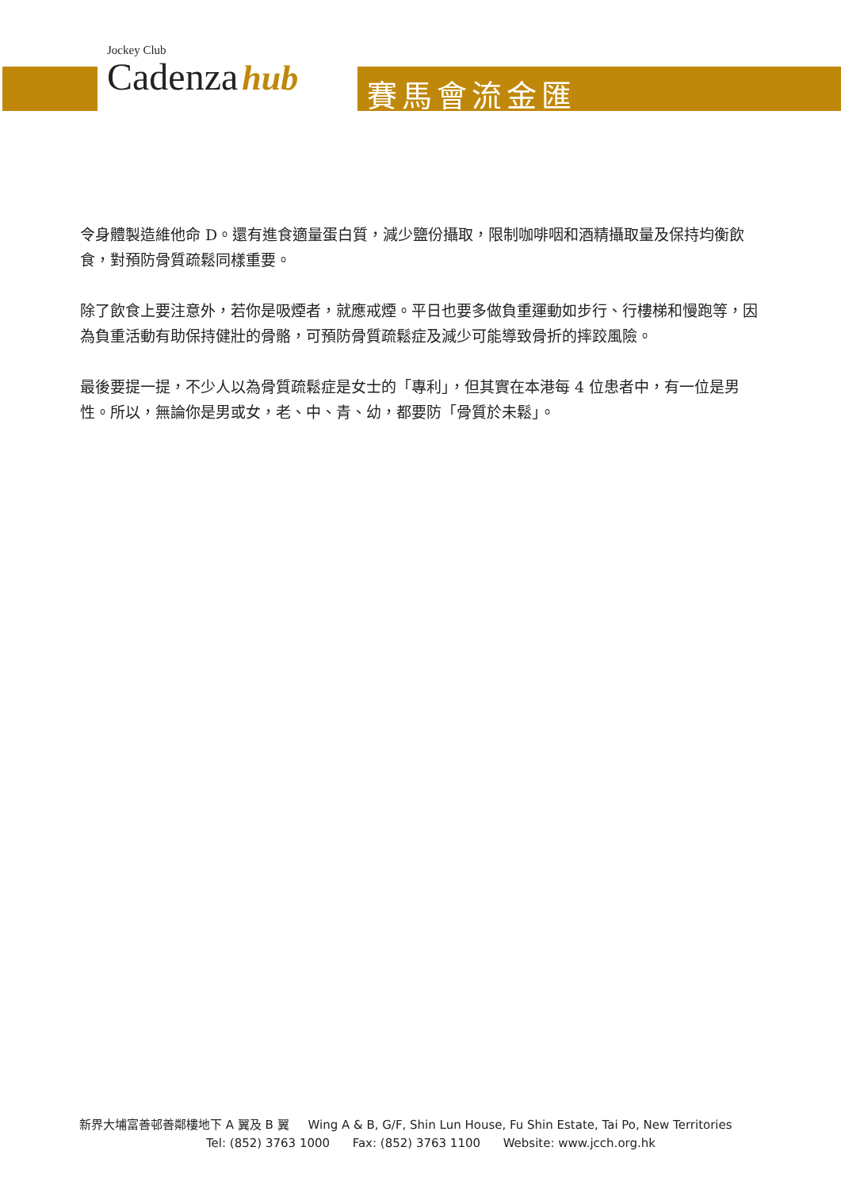Jockey Club
Cadenza hub
賽馬會流金匯
令身體製造維他命 D。還有進食適量蛋白質，減少鹽份攝取，限制咖啡咽和酒精攝取量及保持均衡飲食，對預防骨質疏鬆同樣重要。
除了飲食上要注意外，若你是吸煙者，就應戒煙。平日也要多做負重運動如步行、行樓梯和慢跑等，因為負重活動有助保持健壯的骨骼，可預防骨質疏鬆症及減少可能導致骨折的摔跤風險。
最後要提一提，不少人以為骨質疏鬆症是女士的「專利」，但其實在本港每 4 位患者中，有一位是男性。所以，無論你是男或女，老、中、青、幼，都要防「骨質於未鬆」。
新界大埔富善邨善鄰樓地下 A 翼及 B 翼 Wing A & B, G/F, Shin Lun House, Fu Shin Estate, Tai Po, New Territories
Tel: (852) 3763 1000 Fax: (852) 3763 1100 Website: www.jcch.org.hk